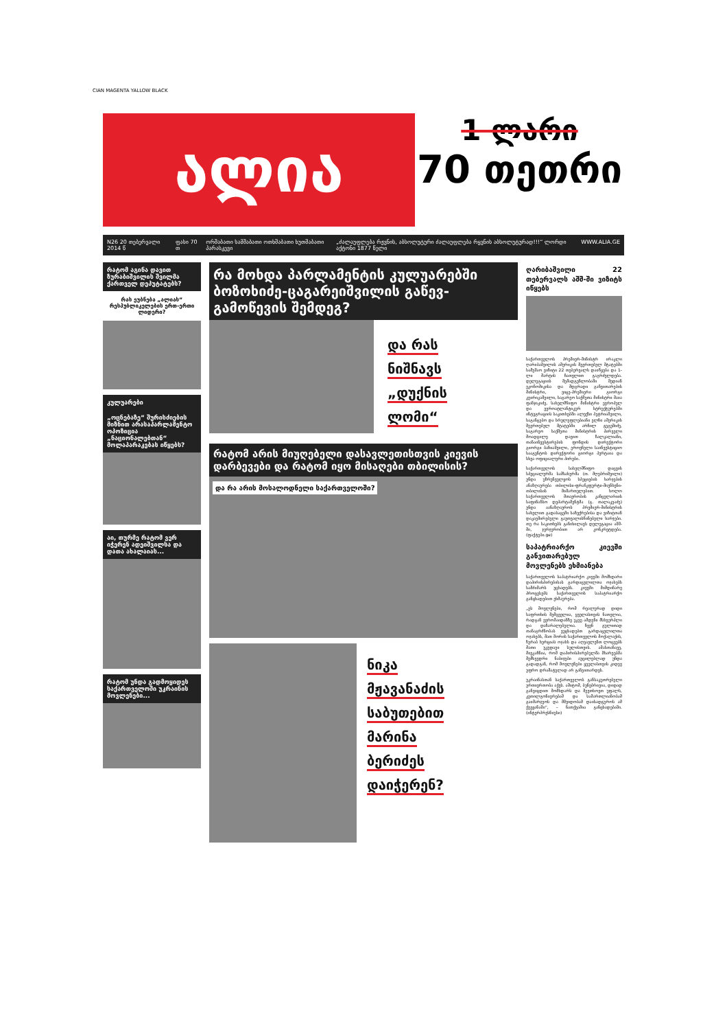CIAN MAGENTA YALLOW BLACK
ალია
1 ლარი
70 თეთრი
N26 20 თებერვალი 2014 წ ფასი 70 თ ორშაბათი სამშაბათი ოთხშაბათი ხუთშაბათი პარასკევი „ძალაუფლება რჟვნის, აბსოლუტური ძალაუფლება რყვნის აბსოლუტურად!!!“ ლორდი აქტონი 1877 წელი WWW.ALIA.GE
რატომ აგინა დავით ზურაბიშვილის შვილმა ქართველ დეპუტატებს?
რას ეუბნება „ალიას“ რესპუბლიკელების ერთ-ერთი ლიდერი?
კულუარები
„ოცნებაზე“ შურისძიების მიზნით არასაპარლამენტო ოპოზიცია „ნაციონალებთან“ მოლაპარაკებას იწყებს?
აი, თურმე რატომ ვერ იჭერენ ადეიშვილსა და დათა ახალაიას...
რატომ უნდა გადმოყიდეს საქართველოში უკრაინის მოვლენები...
რა მოხდა პარლამენტის კულუარებში ბოზოხიძე-ცაგარეიშვილის გაწევ-გამოწევის შემდეგ?
და რას
ნიშნავს
„დუქნის
ლომი“
რატომ არის მიუღებელი დასავლეთისთვის კიევის დარბევები და რატომ იყო მისაღები თბილისის?
და რა არის მოსალოდნელი საქართველოში?
ნიკა
მჟავანაძის
საბუთებით
მარინა
ბერიძეს
დაიჭერენ?
ღარიბაშვილი 22 თებერვალს აშშ-ში ვიზიტს იწყებს
საქართველოს პრემიერ-მინისტრ ირაკლი ღარიბაშვილის ამერიკის შეერთებულ შტატებში სამუშაო ვიზიტი 22 თებერვალს დაიწყება და 1-ლი მარტის ჩათვლით გაგრძელდება. დელეგაციის შემადგენლობაში შედიან ეკონომიკისა და მდგრადი განვითარების მინისტრი, ვიცე-პრემიერი გიორგი კვირიკაშვილი, საგარეო საქმეთა მინისტრი მაია ფანჯიკიძე, სახელმწიფო მინისტრი ევროპულ და ევროატლანტიკურ სტრუქტურებში ინტეგრაციის საკითხებში ალექსი პეტრიაშვილი, საგანგებო და სრულუფლებიანი ელჩი ამერიკის შეერთებულ შტატებში არჩილ გეგეშიძე, საგარეო საქმეთა მინისტრის პირველი მოადგილე დავით ზალკალიანი, თანაინვესტირების ფონდის დირექტორი გიორგი ბაჩიაშვილი, ეროვნული საინვესტიციო სააგენტოს დირექტორი გიორგი პერტაია და სხვა ოფიციალური პირები.
საქართველოს სახელმწიფო დაცვის სპეციალურმა სამსახურმა (თ. მღებრიშვილი) უნდა უზრუნველყოს სპეციების ხარჯების ანაზღაურება თბილისი-ფრანკფურტი-მიუნხენი-თბილისის მიმართულებით. ხოლო საქართველოს მთავრობის კანცელარიის საფინანსო დეპარტამენტმა (გ. თალაკვაძე) უნდა აანაზღაუროს პრემიერ-მინისტრის სახელით გადასაცემი საჩუქრებისა და ვიზიტთან დაკავშირებული გაუთვალისწინებელი ხარჯები. თუ რა საკითხებს განიხილავს დელეგაცია აშშ-ში, ჯერჯერობით არ კონკრეტდება. (ფაქტები.ge)
საპატრიარქო კიევში განვითარებულ მოვლენებს ეხმიანება
საქართველოს საპატრიარქო კიევში მომხდარი დაპირისპირებისას გარდაცვლილთა ოჯახებს სამძიმარს უცხადებს. კიევში მიმდინარე პროცესებს საქართველოს საპატრიარქო განცხადებით ეხმაურება.
„ეს მოვლენები, რომ რეალურად დიდი საფრთხის შემცველია, ყველასთვის ნათელია, რადგან ევრომაიდანზე უკვე ამდენი მსხვერპლი და დაზარალებულია. ჩვენ გულითად თანაგრძნობას ვუცხადებთ გარდაცვლილთა ოჯახებს, მათ შორის საქართველოს მოქალაქის, ზურაბ ხურციას ოჯახს და აღვავლენთ ლოცვებს მათი უკვდავი სულისთვის. ამასთანავე, მივკაჩნია, რომ დაპირისპირებულმა მხარეებმა შემხვედრი ნაბიჯები აუცილებლად უნდა გადადგან, რომ მოვლენები ყველასთვის კიდევ უფრო დრამატულად არ განვითარდეს.
უკრაინასთან საქართველოს განსაკუთრებული ურთიერთობა აქვს. ამიტომ, ბუნებრივია, დიდად განვიცდით მომხდარს და შევთხოვთ უფალს, კეთილგონიერებამ და სამართლიანობამ გაიმარჯვოს და მშვიდობამ დაისადგუროს ამ ქვეყანაში“, – ნათქვამია განცხადებაში. (ინტერპრესნიუსი)